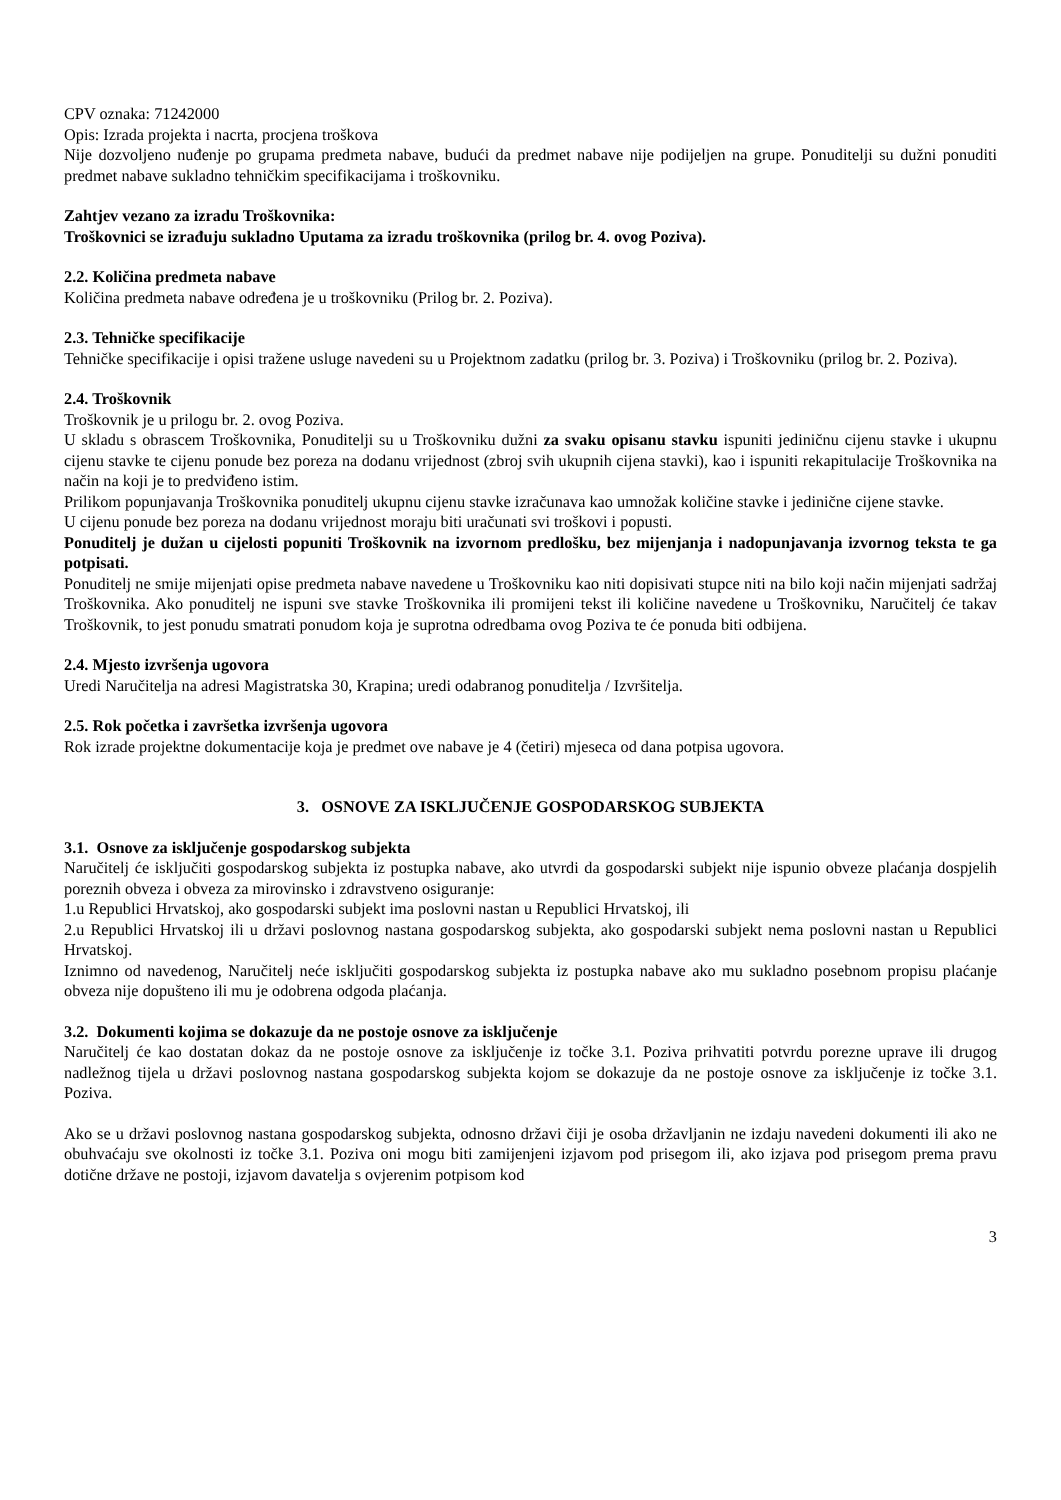CPV oznaka: 71242000
Opis: Izrada projekta i nacrta, procjena troškova
Nije dozvoljeno nuđenje po grupama predmeta nabave, budući da predmet nabave nije podijeljen na grupe. Ponuditelji su dužni ponuditi predmet nabave sukladno tehničkim specifikacijama i troškovniku.
Zahtjev vezano za izradu Troškovnika:
Troškovnici se izrađuju sukladno Uputama za izradu troškovnika (prilog br. 4. ovog Poziva).
2.2. Količina predmeta nabave
Količina predmeta nabave određena je u troškovniku (Prilog br. 2. Poziva).
2.3. Tehničke specifikacije
Tehničke specifikacije i opisi tražene usluge navedeni su u Projektnom zadatku (prilog br. 3. Poziva) i Troškovniku (prilog br. 2. Poziva).
2.4. Troškovnik
Troškovnik je u prilogu br. 2. ovog Poziva.
U skladu s obrascem Troškovnika, Ponuditelji su u Troškovniku dužni za svaku opisanu stavku ispuniti jediničnu cijenu stavke i ukupnu cijenu stavke te cijenu ponude bez poreza na dodanu vrijednost (zbroj svih ukupnih cijena stavki), kao i ispuniti rekapitulacije Troškovnika na način na koji je to predviđeno istim.
Prilikom popunjavanja Troškovnika ponuditelj ukupnu cijenu stavke izračunava kao umnožak količine stavke i jedinične cijene stavke.
U cijenu ponude bez poreza na dodanu vrijednost moraju biti uračunati svi troškovi i popusti.
Ponuditelj je dužan u cijelosti popuniti Troškovnik na izvornom predlošku, bez mijenjanja i nadopunjavanja izvornog teksta te ga potpisati.
Ponuditelj ne smije mijenjati opise predmeta nabave navedene u Troškovniku kao niti dopisivati stupce niti na bilo koji način mijenjati sadržaj Troškovnika. Ako ponuditelj ne ispuni sve stavke Troškovnika ili promijeni tekst ili količine navedene u Troškovniku, Naručitelj će takav Troškovnik, to jest ponudu smatrati ponudom koja je suprotna odredbama ovog Poziva te će ponuda biti odbijena.
2.4. Mjesto izvršenja ugovora
Uredi Naručitelja na adresi Magistratska 30, Krapina; uredi odabranog ponuditelja / Izvršitelja.
2.5. Rok početka i završetka izvršenja ugovora
Rok izrade projektne dokumentacije koja je predmet ove nabave je 4 (četiri) mjeseca od dana potpisa ugovora.
3. OSNOVE ZA ISKLJUČENJE GOSPODARSKOG SUBJEKTA
3.1. Osnove za isključenje gospodarskog subjekta
Naručitelj će isključiti gospodarskog subjekta iz postupka nabave, ako utvrdi da gospodarski subjekt nije ispunio obveze plaćanja dospjelih poreznih obveza i obveza za mirovinsko i zdravstveno osiguranje:
1.u Republici Hrvatskoj, ako gospodarski subjekt ima poslovni nastan u Republici Hrvatskoj, ili
2.u Republici Hrvatskoj ili u državi poslovnog nastana gospodarskog subjekta, ako gospodarski subjekt nema poslovni nastan u Republici Hrvatskoj.
Iznimno od navedenog, Naručitelj neće isključiti gospodarskog subjekta iz postupka nabave ako mu sukladno posebnom propisu plaćanje obveza nije dopušteno ili mu je odobrena odgoda plaćanja.
3.2. Dokumenti kojima se dokazuje da ne postoje osnove za isključenje
Naručitelj će kao dostatan dokaz da ne postoje osnove za isključenje iz točke 3.1. Poziva prihvatiti potvrdu porezne uprave ili drugog nadležnog tijela u državi poslovnog nastana gospodarskog subjekta kojom se dokazuje da ne postoje osnove za isključenje iz točke 3.1. Poziva.
Ako se u državi poslovnog nastana gospodarskog subjekta, odnosno državi čiji je osoba državljanin ne izdaju navedeni dokumenti ili ako ne obuhvaćaju sve okolnosti iz točke 3.1. Poziva oni mogu biti zamijenjeni izjavom pod prisegom ili, ako izjava pod prisegom prema pravu dotične države ne postoji, izjavom davatelja s ovjerenim potpisom kod
3